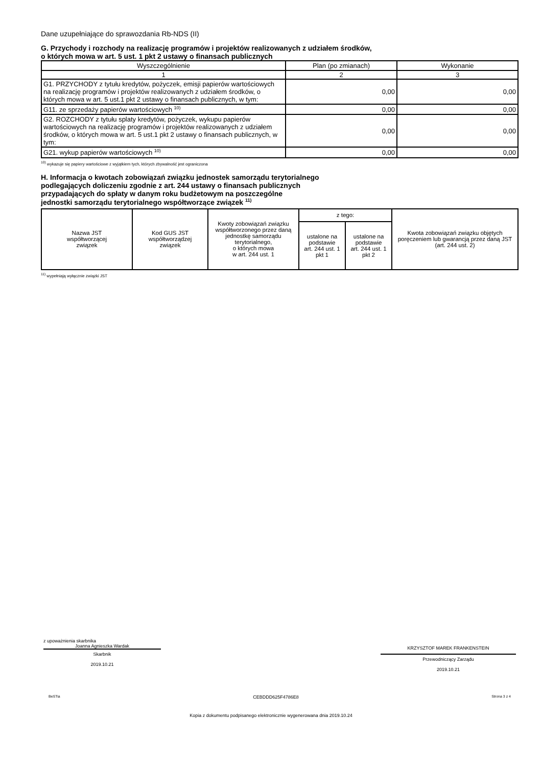Dane uzupełniające do sprawozdania Rb-NDS (II)
G. Przychody i rozchody na realizację programów i projektów realizowanych z udziałem środków,
o których mowa w art. 5 ust. 1 pkt 2 ustawy o finansach publicznych
| Wyszczególnienie | Plan (po zmianach) | Wykonanie |
| --- | --- | --- |
| 1 | 2 | 3 |
| G1. PRZYCHODY z tytułu kredytów, pożyczek, emisji papierów wartościowych na realizację programów i projektów realizowanych z udziałem środków, o których mowa w art. 5 ust.1 pkt 2 ustawy o finansach publicznych, w tym: | 0,00 | 0,00 |
| G11. ze sprzedaży papierów wartościowych <sup>10)</sup> | 0,00 | 0,00 |
| G2. ROZCHODY z tytułu splaty kredytów, pożyczek, wykupu papierów wartościowych na realizację programów i projektów realizowanych z udziałem środków, o których mowa w art. 5 ust.1 pkt 2 ustawy o finansach publicznych, w tym: | 0,00 | 0,00 |
| G21. wykup papierów wartościowych <sup>10)</sup> | 0,00 | 0,00 |
<sup>10)</sup> wykazuje się papiery wartościowe z wyjątkiem tych, których zbywalność jest ograniczona
H. Informacja o kwotach zobowiązań związku jednostek samorządu terytorialnego
podlegających doliczeniu zgodnie z art. 244 ustawy o finansach publicznych
przypadających do spłaty w danym roku budżetowym na poszczególne
jednostki samorządu terytorialnego współtworzące związek <sup>11)</sup>
| Nazwa JST współtworzącej związek | Kod GUS JST współtworządzej związek | Kwoty zobowiązań związku współtworzonego przez daną jednostkę samorządu terytorialnego, o których mowa w art. 244 ust. 1 | z tego: | | Kwota zobowiązań związku objętych poręczeniem lub gwarancją przez daną JST (art. 244 ust. 2) |
| --- | --- | --- | --- | --- | --- |
| | | | ustalone na podstawie art. 244 ust. 1 pkt 1 | ustalone na podstawie art. 244 ust. 1 pkt 2 | |
<sup>11)</sup> wypełniają wyłącznie związki JST
z upoważnienia skarbnika
Joanna Agnieszka Wardak
Skarbnik
2019.10.21
KRZYSZTOF MAREK FRANKENSTEIN
Przewodniczący Zarządu
2019.10.21
BeSTia CEBDDD625F4786E8 Strona 3 z 4
Kopia z dokumentu podpisanego elektronicznie wygenerowana dnia 2019.10.24